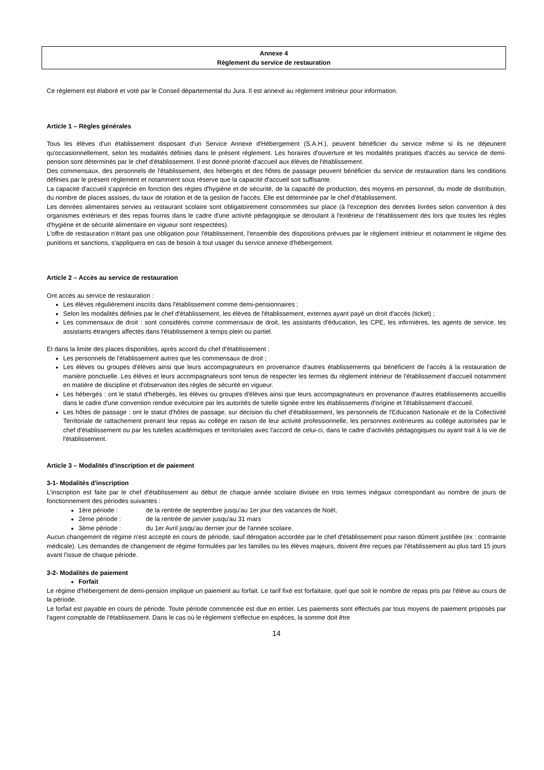Annexe 4
Règlement du service de restauration
Ce règlement est élaboré et voté par le Conseil départemental du Jura. Il est annexé au règlement intérieur pour information.
Article 1 – Règles générales
Tous les élèves d'un établissement disposant d'un Service Annexe d'Hébergement (S.A.H.), peuvent bénéficier du service même si ils ne déjeunent qu'occasionnellement, selon les modalités définies dans le présent règlement. Les horaires d'ouverture et les modalités pratiques d'accès au service de demi- pension sont déterminés par le chef d'établissement. Il est donné priorité d'accueil aux élèves de l'établissement.
Des commensaux, des personnels de l'établissement, des hébergés et des hôtes de passage peuvent bénéficier du service de restauration dans les conditions définies par le présent règlement et notamment sous réserve que la capacité d'accueil soit suffisante.
La capacité d'accueil s'apprécie en fonction des règles d'hygiène et de sécurité, de la capacité de production, des moyens en personnel, du mode de distribution, du nombre de places assises, du taux de rotation et de la gestion de l'accès. Elle est déterminée par le chef d'établissement.
Les denrées alimentaires servies au restaurant scolaire sont obligatoirement consommées sur place (à l'exception des denrées livrées selon convention à des organismes extérieurs et des repas fournis dans le cadre d'une activité pédagogique se déroulant à l'extérieur de l'établissement dès lors que toutes les règles d'hygiène et de sécurité alimentaire en vigueur sont respectées).
L'offre de restauration n'étant pas une obligation pour l'établissement, l'ensemble des dispositions prévues par le règlement intérieur et notamment le régime des punitions et sanctions, s'appliquera en cas de besoin à tout usager du service annexe d'hébergement.
Article 2 – Accès au service de restauration
Ont accès au service de restauration :
Les élèves régulièrement inscrits dans l'établissement comme demi-pensionnaires ;
Selon les modalités définies par le chef d'établissement, les élèves de l'établissement, externes ayant payé un droit d'accès (ticket) ;
Les commensaux de droit : sont considérés comme commensaux de droit, les assistants d'éducation, les CPE, les infirmières, les agents de service, les assistants étrangers affectés dans l'établissement à temps plein ou partiel.
Et dans la limite des places disponibles, après accord du chef d'établissement :
Les personnels de l'établissement autres que les commensaux de droit ;
Les élèves ou groupes d'élèves ainsi que leurs accompagnateurs en provenance d'autres établissements qui bénéficient de l'accès à la restauration de manière ponctuelle. Les élèves et leurs accompagnateurs sont tenus de respecter les termes du règlement intérieur de l'établissement d'accueil notamment en matière de discipline et d'observation des règles de sécurité en vigueur.
Les hébergés : ont le statut d'hébergés, les élèves ou groupes d'élèves ainsi que leurs accompagnateurs en provenance d'autres établissements accueillis dans le cadre d'une convention rendue exécutoire par les autorités de tutelle signée entre les établissements d'origine et l'établissement d'accueil.
Les hôtes de passage : ont le statut d'hôtes de passage, sur décision du chef d'établissement, les personnels de l'Education Nationale et de la Collectivité Territoriale de rattachement prenant leur repas au collège en raison de leur activité professionnelle, les personnes extérieures au collège autorisées par le chef d'établissement ou par les tutelles académiques et territoriales avec l'accord de celui-ci, dans le cadre d'activités pédagogiques ou ayant trait à la vie de l'établissement.
Article 3 – Modalités d'inscription et de paiement
3-1- Modalités d'inscription
L'inscription est faite par le chef d'établissement au début de chaque année scolaire divisée en trois termes inégaux correspondant au nombre de jours de fonctionnement des périodes suivantes :
1ère période : de la rentrée de septembre jusqu'au 1er jour des vacances de Noël,
2ème période : de la rentrée de janvier jusqu'au 31 mars
3ème période : du 1er Avril jusqu'au dernier jour de l'année scolaire.
Aucun changement de régime n'est accepté en cours de période, sauf dérogation accordée par le chef d'établissement pour raison dûment justifiée (ex : contrainte médicale). Les demandes de changement de régime formulées par les familles ou les élèves majeurs, doivent être reçues par l'établissement au plus tard 15 jours avant l'issue de chaque période.
3-2- Modalités de paiement
Forfait
Le régime d'hébergement de demi-pension implique un paiement au forfait. Le tarif fixé est forfaitaire, quel que soit le nombre de repas pris par l'élève au cours de la période.
Le forfait est payable en cours de période. Toute période commencée est due en entier. Les paiements sont effectués par tous moyens de paiement proposés par l'agent comptable de l'établissement. Dans le cas où le règlement s'effectue en espèces, la somme doit être
14